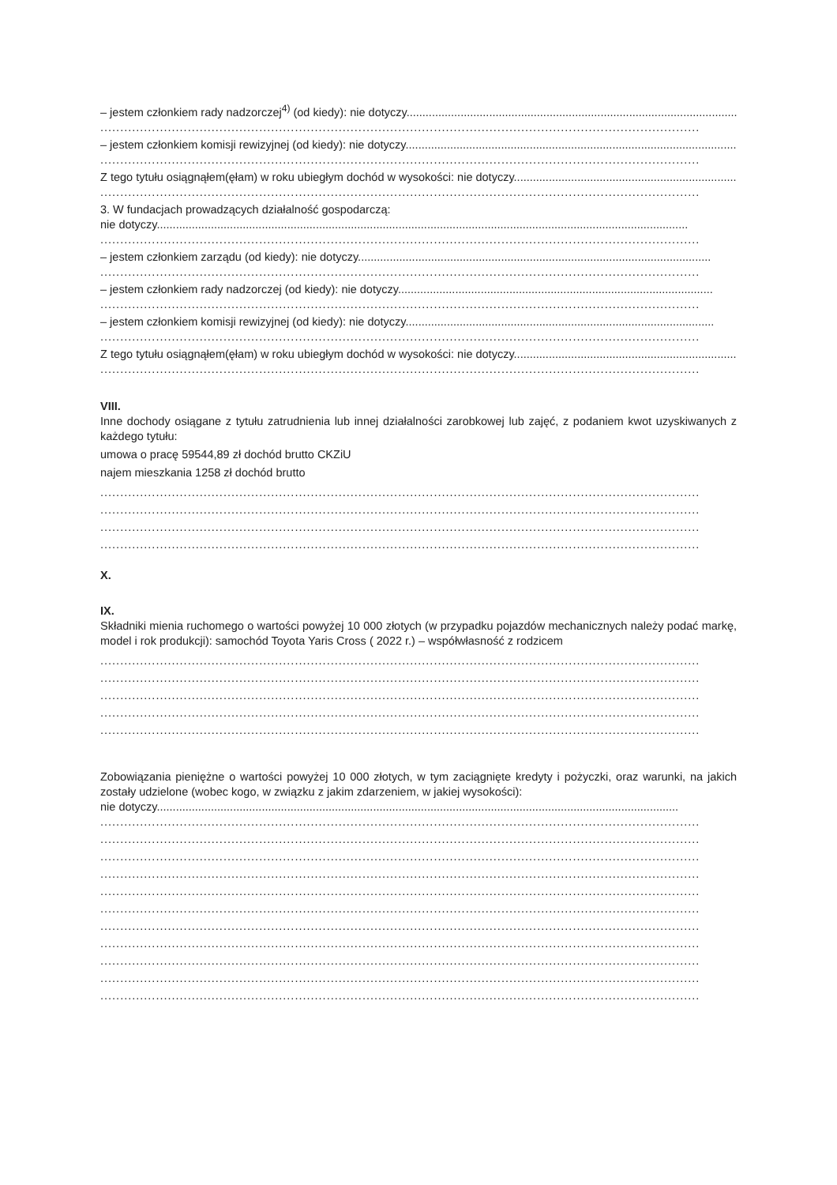– jestem członkiem rady nadzorczej<sup>4)</sup> (od kiedy): nie dotyczy..............................................................................................................
.......................................................................................................................................................
– jestem członkiem komisji rewizyjnej (od kiedy): nie dotyczy..........................................................................................................
.......................................................................................................................................................
Z tego tytułu osiągnąłem(ęłam) w roku ubiegłym dochód w wysokości: nie dotyczy.......................................................................
.......................................................................................................................................................
3. W fundacjach prowadzących działalność gospodarczą:
nie dotyczy.......................................................................................................................................................................
.......................................................................................................................................................
– jestem członkiem zarządu (od kiedy): nie dotyczy...............................................................................................................
.......................................................................................................................................................
– jestem członkiem rady nadzorczej (od kiedy): nie dotyczy...................................................................................................
.......................................................................................................................................................
– jestem członkiem komisji rewizyjnej (od kiedy): nie dotyczy.................................................................................................
.......................................................................................................................................................
Z tego tytułu osiągnąłem(ęłam) w roku ubiegłym dochód w wysokości: nie dotyczy.......................................................................
.......................................................................................................................................................
VIII.
Inne dochody osiągane z tytułu zatrudnienia lub innej działalności zarobkowej lub zajęć, z podaniem kwot uzyskiwanych z każdego tytułu:
umowa o pracę 59544,89 zł dochód brutto CKZiU
najem mieszkania 1258 zł dochód brutto
.......................................................................................................................................................
.......................................................................................................................................................
.......................................................................................................................................................
.......................................................................................................................................................
X.
IX.
Składniki mienia ruchomego o wartości powyżej 10 000 złotych (w przypadku pojazdów mechanicznych należy podać markę, model i rok produkcji): samochód Toyota Yaris Cross ( 2022 r.) – współwłasność z rodzicem
.......................................................................................................................................................
.......................................................................................................................................................
.......................................................................................................................................................
.......................................................................................................................................................
.......................................................................................................................................................
Zobowiązania pieniężne o wartości powyżej 10 000 złotych, w tym zaciągnięte kredyty i pożyczki, oraz warunki, na jakich zostały udzielone (wobec kogo, w związku z jakim zdarzeniem, w jakiej wysokości):
nie dotyczy....................................................................................................................................................................
.......................................................................................................................................................
.......................................................................................................................................................
.......................................................................................................................................................
.......................................................................................................................................................
.......................................................................................................................................................
.......................................................................................................................................................
.......................................................................................................................................................
.......................................................................................................................................................
.......................................................................................................................................................
.......................................................................................................................................................
.......................................................................................................................................................